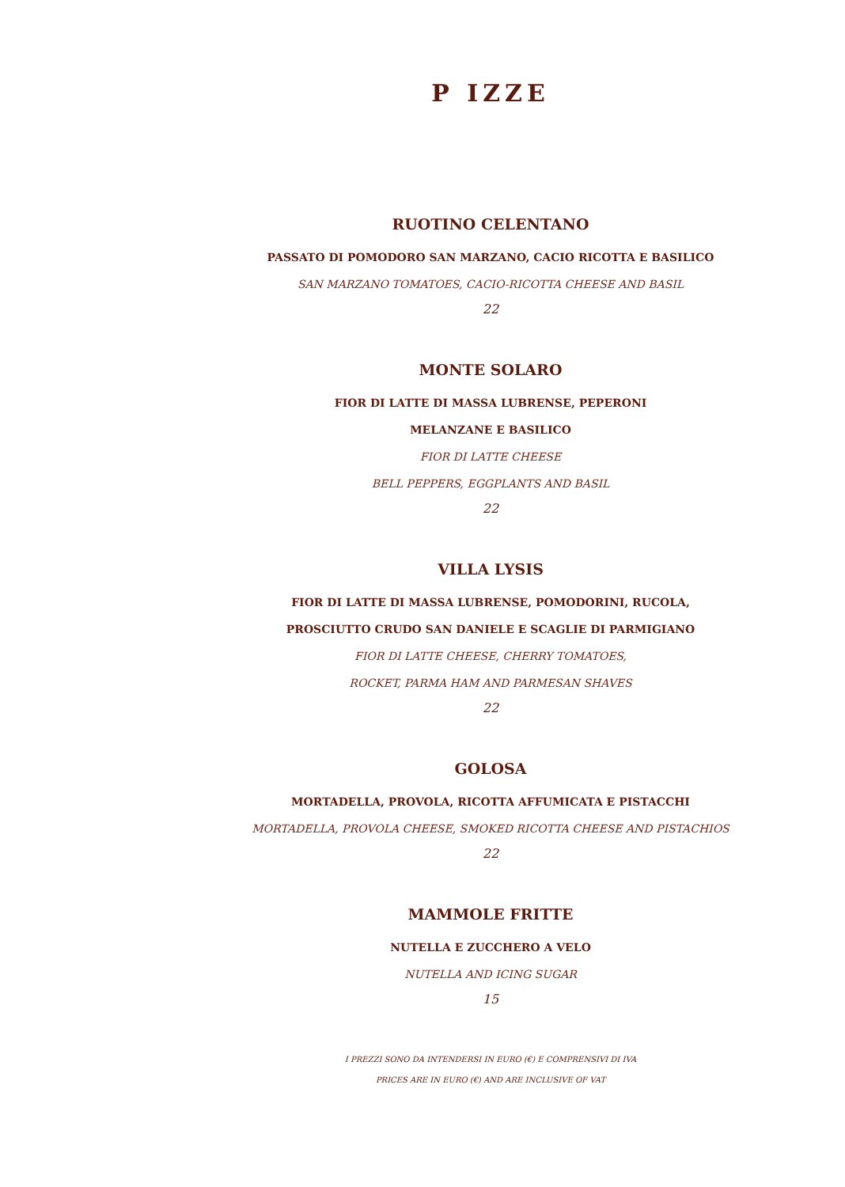P IZZE
RUOTINO CELENTANO
PASSATO DI POMODORO SAN MARZANO, CACIO RICOTTA E BASILICO
SAN MARZANO TOMATOES, CACIO-RICOTTA CHEESE AND BASIL
22
MONTE SOLARO
FIOR DI LATTE DI MASSA LUBRENSE, PEPERONI
MELANZANE E BASILICO
FIOR DI LATTE CHEESE
BELL PEPPERS, EGGPLANTS AND BASIL
22
VILLA LYSIS
FIOR DI LATTE DI MASSA LUBRENSE, POMODORINI, RUCOLA,
PROSCIUTTO CRUDO SAN DANIELE E SCAGLIE DI PARMIGIANO
FIOR DI LATTE CHEESE, CHERRY TOMATOES,
ROCKET, PARMA HAM AND PARMESAN SHAVES
22
GOLOSA
MORTADELLA, PROVOLA, RICOTTA AFFUMICATA E PISTACCHI
MORTADELLA, PROVOLA CHEESE, SMOKED RICOTTA CHEESE AND PISTACHIOS
22
MAMMOLE FRITTE
NUTELLA E ZUCCHERO A VELO
NUTELLA AND ICING SUGAR
15
I PREZZI SONO DA INTENDERSI IN EURO (€) E COMPRENSIVI DI IVA
PRICES ARE IN EURO (€) AND ARE INCLUSIVE OF VAT